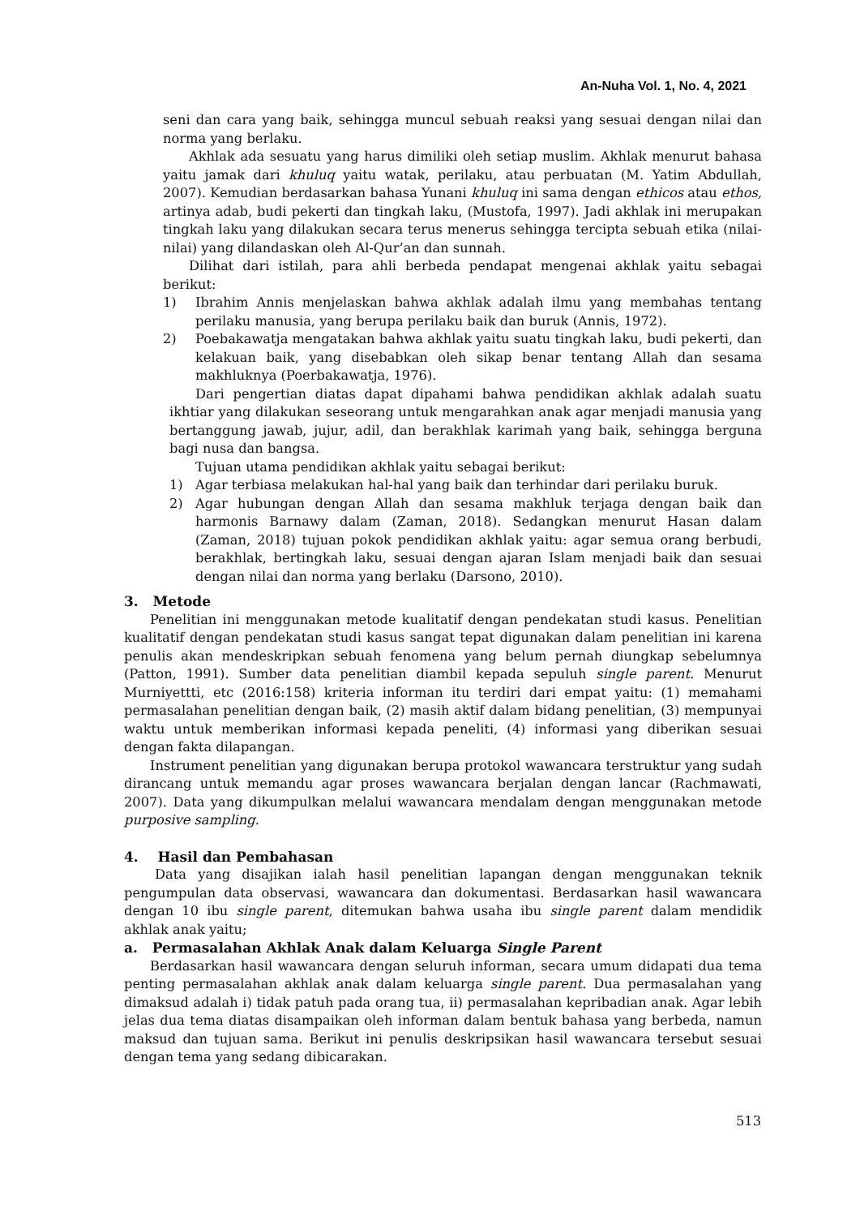An-Nuha Vol. 1, No. 4, 2021
seni dan cara yang baik, sehingga muncul sebuah reaksi yang sesuai dengan nilai dan norma yang berlaku.
Akhlak ada sesuatu yang harus dimiliki oleh setiap muslim. Akhlak menurut bahasa yaitu jamak dari khuluq yaitu watak, perilaku, atau perbuatan (M. Yatim Abdullah, 2007). Kemudian berdasarkan bahasa Yunani khuluq ini sama dengan ethicos atau ethos, artinya adab, budi pekerti dan tingkah laku, (Mustofa, 1997). Jadi akhlak ini merupakan tingkah laku yang dilakukan secara terus menerus sehingga tercipta sebuah etika (nilai-nilai) yang dilandaskan oleh Al-Qur’an dan sunnah.
Dilihat dari istilah, para ahli berbeda pendapat mengenai akhlak yaitu sebagai berikut:
1) Ibrahim Annis menjelaskan bahwa akhlak adalah ilmu yang membahas tentang perilaku manusia, yang berupa perilaku baik dan buruk (Annis, 1972).
2) Poebakawatja mengatakan bahwa akhlak yaitu suatu tingkah laku, budi pekerti, dan kelakuan baik, yang disebabkan oleh sikap benar tentang Allah dan sesama makhluknya (Poerbakawatja, 1976).
Dari pengertian diatas dapat dipahami bahwa pendidikan akhlak adalah suatu ikhtiar yang dilakukan seseorang untuk mengarahkan anak agar menjadi manusia yang bertanggung jawab, jujur, adil, dan berakhlak karimah yang baik, sehingga berguna bagi nusa dan bangsa.
Tujuan utama pendidikan akhlak yaitu sebagai berikut:
1) Agar terbiasa melakukan hal-hal yang baik dan terhindar dari perilaku buruk.
2) Agar hubungan dengan Allah dan sesama makhluk terjaga dengan baik dan harmonis Barnawy dalam (Zaman, 2018). Sedangkan menurut Hasan dalam (Zaman, 2018) tujuan pokok pendidikan akhlak yaitu: agar semua orang berbudi, berakhlak, bertingkah laku, sesuai dengan ajaran Islam menjadi baik dan sesuai dengan nilai dan norma yang berlaku (Darsono, 2010).
3. Metode
Penelitian ini menggunakan metode kualitatif dengan pendekatan studi kasus. Penelitian kualitatif dengan pendekatan studi kasus sangat tepat digunakan dalam penelitian ini karena penulis akan mendeskripkan sebuah fenomena yang belum pernah diungkap sebelumnya (Patton, 1991). Sumber data penelitian diambil kepada sepuluh single parent. Menurut Murniyettti, etc (2016:158) kriteria informan itu terdiri dari empat yaitu: (1) memahami permasalahan penelitian dengan baik, (2) masih aktif dalam bidang penelitian, (3) mempunyai waktu untuk memberikan informasi kepada peneliti, (4) informasi yang diberikan sesuai dengan fakta dilapangan.
Instrument penelitian yang digunakan berupa protokol wawancara terstruktur yang sudah dirancang untuk memandu agar proses wawancara berjalan dengan lancar (Rachmawati, 2007). Data yang dikumpulkan melalui wawancara mendalam dengan menggunakan metode purposive sampling.
4. Hasil dan Pembahasan
Data yang disajikan ialah hasil penelitian lapangan dengan menggunakan teknik pengumpulan data observasi, wawancara dan dokumentasi. Berdasarkan hasil wawancara dengan 10 ibu single parent, ditemukan bahwa usaha ibu single parent dalam mendidik akhlak anak yaitu;
a. Permasalahan Akhlak Anak dalam Keluarga Single Parent
Berdasarkan hasil wawancara dengan seluruh informan, secara umum didapati dua tema penting permasalahan akhlak anak dalam keluarga single parent. Dua permasalahan yang dimaksud adalah i) tidak patuh pada orang tua, ii) permasalahan kepribadian anak. Agar lebih jelas dua tema diatas disampaikan oleh informan dalam bentuk bahasa yang berbeda, namun maksud dan tujuan sama. Berikut ini penulis deskripsikan hasil wawancara tersebut sesuai dengan tema yang sedang dibicarakan.
513